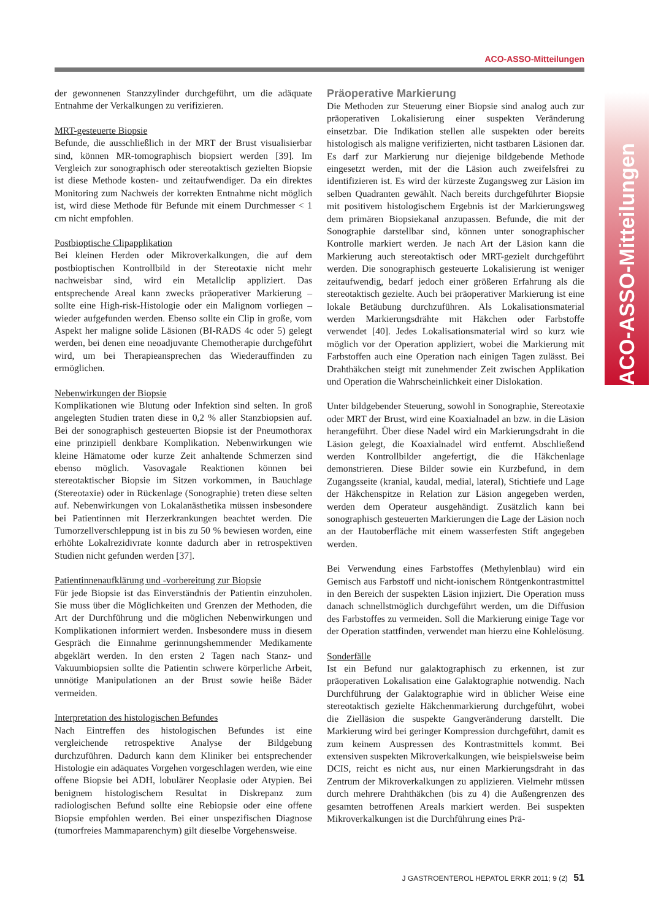ACO-ASSO-Mitteilungen
ACO-ASSO-Mitteilungen
der gewonnenen Stanzzylinder durchgeführt, um die adäquate Entnahme der Verkalkungen zu verifizieren.
MRT-gesteuerte Biopsie
Befunde, die ausschließlich in der MRT der Brust visualisierbar sind, können MR-tomographisch biopsiert werden [39]. Im Vergleich zur sonographisch oder stereotaktisch gezielten Biopsie ist diese Methode kosten- und zeitaufwendiger. Da ein direktes Monitoring zum Nachweis der korrekten Entnahme nicht möglich ist, wird diese Methode für Befunde mit einem Durchmesser < 1 cm nicht empfohlen.
Postbioptische Clipapplikation
Bei kleinen Herden oder Mikroverkalkungen, die auf dem postbioptischen Kontrollbild in der Stereotaxie nicht mehr nachweisbar sind, wird ein Metallclip appliziert. Das entsprechende Areal kann zwecks präoperativer Markierung – sollte eine High-risk-Histologie oder ein Malignom vorliegen – wieder aufgefunden werden. Ebenso sollte ein Clip in große, vom Aspekt her maligne solide Läsionen (BI-RADS 4c oder 5) gelegt werden, bei denen eine neoadjuvante Chemotherapie durchgeführt wird, um bei Therapieansprechen das Wiederauffinden zu ermöglichen.
Nebenwirkungen der Biopsie
Komplikationen wie Blutung oder Infektion sind selten. In groß angelegten Studien traten diese in 0,2 % aller Stanzbiopsien auf. Bei der sonographisch gesteuerten Biopsie ist der Pneumothorax eine prinzipiell denkbare Komplikation. Nebenwirkungen wie kleine Hämatome oder kurze Zeit anhaltende Schmerzen sind ebenso möglich. Vasovagale Reaktionen können bei stereotaktischer Biopsie im Sitzen vorkommen, in Bauchlage (Stereotaxie) oder in Rückenlage (Sonographie) treten diese selten auf. Nebenwirkungen von Lokalanästhetika müssen insbesondere bei Patientinnen mit Herzerkrankungen beachtet werden. Die Tumorzellverschleppung ist in bis zu 50 % bewiesen worden, eine erhöhte Lokalrezidivrate konnte dadurch aber in retrospektiven Studien nicht gefunden werden [37].
Patientinnenaufklärung und -vorbereitung zur Biopsie
Für jede Biopsie ist das Einverständnis der Patientin einzuholen. Sie muss über die Möglichkeiten und Grenzen der Methoden, die Art der Durchführung und die möglichen Nebenwirkungen und Komplikationen informiert werden. Insbesondere muss in diesem Gespräch die Einnahme gerinnungshemmender Medikamente abgeklärt werden. In den ersten 2 Tagen nach Stanz- und Vakuumbiopsien sollte die Patientin schwere körperliche Arbeit, unnötige Manipulationen an der Brust sowie heiße Bäder vermeiden.
Interpretation des histologischen Befundes
Nach Eintreffen des histologischen Befundes ist eine vergleichende retrospektive Analyse der Bildgebung durchzuführen. Dadurch kann dem Kliniker bei entsprechender Histologie ein adäquates Vorgehen vorgeschlagen werden, wie eine offene Biopsie bei ADH, lobulärer Neoplasie oder Atypien. Bei benignem histologischem Resultat in Diskrepanz zum radiologischen Befund sollte eine Rebiopsie oder eine offene Biopsie empfohlen werden. Bei einer unspezifischen Diagnose (tumorfreies Mammaparenchym) gilt dieselbe Vorgehensweise.
Präoperative Markierung
Die Methoden zur Steuerung einer Biopsie sind analog auch zur präoperativen Lokalisierung einer suspekten Veränderung einsetzbar. Die Indikation stellen alle suspekten oder bereits histologisch als maligne verifizierten, nicht tastbaren Läsionen dar. Es darf zur Markierung nur diejenige bildgebende Methode eingesetzt werden, mit der die Läsion auch zweifelsfrei zu identifizieren ist. Es wird der kürzeste Zugangsweg zur Läsion im selben Quadranten gewählt. Nach bereits durchgeführter Biopsie mit positivem histologischem Ergebnis ist der Markierungsweg dem primären Biopsiekanal anzupassen. Befunde, die mit der Sonographie darstellbar sind, können unter sonographischer Kontrolle markiert werden. Je nach Art der Läsion kann die Markierung auch stereotaktisch oder MRT-gezielt durchgeführt werden. Die sonographisch gesteuerte Lokalisierung ist weniger zeitaufwendig, bedarf jedoch einer größeren Erfahrung als die stereotaktisch gezielte. Auch bei präoperativer Markierung ist eine lokale Betäubung durchzuführen. Als Lokalisationsmaterial werden Markierungsdrähte mit Häkchen oder Farbstoffe verwendet [40]. Jedes Lokalisationsmaterial wird so kurz wie möglich vor der Operation appliziert, wobei die Markierung mit Farbstoffen auch eine Operation nach einigen Tagen zulässt. Bei Drahthäkchen steigt mit zunehmender Zeit zwischen Applikation und Operation die Wahrscheinlichkeit einer Dislokation.
Unter bildgebender Steuerung, sowohl in Sonographie, Stereotaxie oder MRT der Brust, wird eine Koaxialnadel an bzw. in die Läsion herangeführt. Über diese Nadel wird ein Markierungsdraht in die Läsion gelegt, die Koaxialnadel wird entfernt. Abschließend werden Kontrollbilder angefertigt, die die Häkchenlage demonstrieren. Diese Bilder sowie ein Kurzbefund, in dem Zugangsseite (kranial, kaudal, medial, lateral), Stichtiefe und Lage der Häkchenspitze in Relation zur Läsion angegeben werden, werden dem Operateur ausgehändigt. Zusätzlich kann bei sonographisch gesteuerten Markierungen die Lage der Läsion noch an der Hautoberfläche mit einem wasserfesten Stift angegeben werden.
Bei Verwendung eines Farbstoffes (Methylenblau) wird ein Gemisch aus Farbstoff und nicht-ionischem Röntgenkontrastmittel in den Bereich der suspekten Läsion injiziert. Die Operation muss danach schnellstmöglich durchgeführt werden, um die Diffusion des Farbstoffes zu vermeiden. Soll die Markierung einige Tage vor der Operation stattfinden, verwendet man hierzu eine Kohlelösung.
Sonderfälle
Ist ein Befund nur galaktographisch zu erkennen, ist zur präoperativen Lokalisation eine Galaktographie notwendig. Nach Durchführung der Galaktographie wird in üblicher Weise eine stereotaktisch gezielte Häkchenmarkierung durchgeführt, wobei die Zielläsion die suspekte Gangveränderung darstellt. Die Markierung wird bei geringer Kompression durchgeführt, damit es zum keinem Auspressen des Kontrastmittels kommt. Bei extensiven suspekten Mikroverkalkungen, wie beispielsweise beim DCIS, reicht es nicht aus, nur einen Markierungsdraht in das Zentrum der Mikroverkalkungen zu applizieren. Vielmehr müssen durch mehrere Drahthäkchen (bis zu 4) die Außengrenzen des gesamten betroffenen Areals markiert werden. Bei suspekten Mikroverkalkungen ist die Durchführung eines Prä-
J GASTROENTEROL HEPATOL ERKR 2011; 9 (2) 51